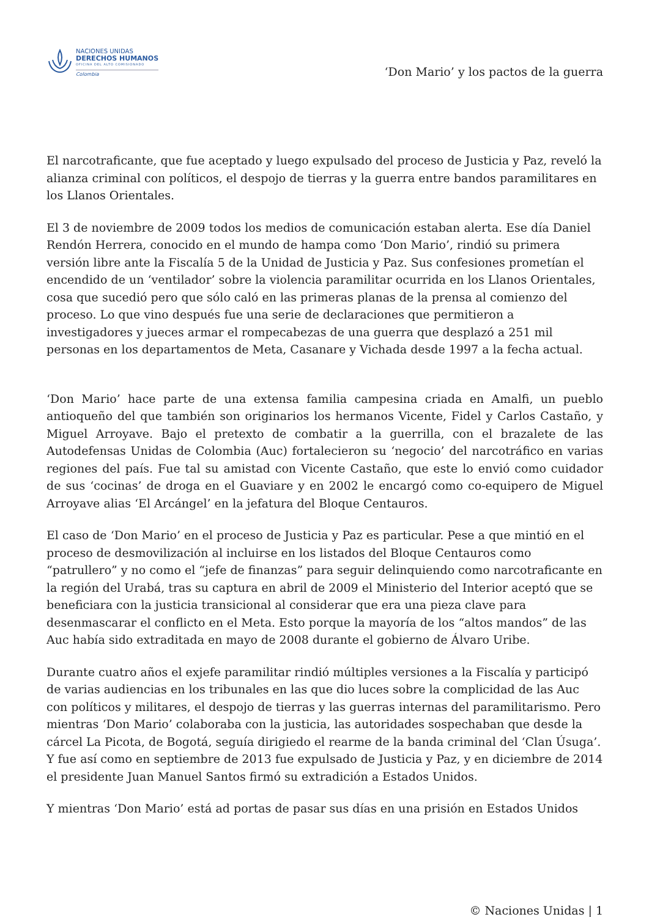NACIONES UNIDAS
DERECHOS HUMANOS
OFICINA DEL ALTO COMISIONADO
Colombia
‘Don Mario’ y los pactos de la guerra
El narcotraficante, que fue aceptado y luego expulsado del proceso de Justicia y Paz, reveló la alianza criminal con políticos, el despojo de tierras y la guerra entre bandos paramilitares en los Llanos Orientales.
El 3 de noviembre de 2009 todos los medios de comunicación estaban alerta. Ese día Daniel Rendón Herrera, conocido en el mundo de hampa como ‘Don Mario’, rindió su primera versión libre ante la Fiscalía 5 de la Unidad de Justicia y Paz. Sus confesiones prometían el encendido de un ‘ventilador’ sobre la violencia paramilitar ocurrida en los Llanos Orientales, cosa que sucedió pero que sólo caló en las primeras planas de la prensa al comienzo del proceso. Lo que vino después fue una serie de declaraciones que permitieron a investigadores y jueces armar el rompecabezas de una guerra que desplazó a 251 mil personas en los departamentos de Meta, Casanare y Vichada desde 1997 a la fecha actual.
‘Don Mario’ hace parte de una extensa familia campesina criada en Amalfi, un pueblo antioqueño del que también son originarios los hermanos Vicente, Fidel y Carlos Castaño, y Miguel Arroyave. Bajo el pretexto de combatir a la guerrilla, con el brazalete de las Autodefensas Unidas de Colombia (Auc) fortalecieron su ‘negocio’ del narcotráfico en varias regiones del país. Fue tal su amistad con Vicente Castaño, que este lo envió como cuidador de sus ‘cocinas’ de droga en el Guaviare y en 2002 le encargó como co-equipero de Miguel Arroyave alias ‘El Arcángel’ en la jefatura del Bloque Centauros.
El caso de ‘Don Mario’ en el proceso de Justicia y Paz es particular. Pese a que mintió en el proceso de desmovilización al incluirse en los listados del Bloque Centauros como “patrullero” y no como el “jefe de finanzas” para seguir delinquiendo como narcotraficante en la región del Urabá, tras su captura en abril de 2009 el Ministerio del Interior aceptó que se beneficiara con la justicia transicional al considerar que era una pieza clave para desenmascarar el conflicto en el Meta. Esto porque la mayoría de los “altos mandos” de las Auc había sido extraditada en mayo de 2008 durante el gobierno de Álvaro Uribe.
Durante cuatro años el exjefe paramilitar rindió múltiples versiones a la Fiscalía y participó de varias audiencias en los tribunales en las que dio luces sobre la complicidad de las Auc con políticos y militares, el despojo de tierras y las guerras internas del paramilitarismo. Pero mientras ‘Don Mario’ colaboraba con la justicia, las autoridades sospechaban que desde la cárcel La Picota, de Bogotá, seguía dirigiedo el rearme de la banda criminal del ‘Clan Úsuga’. Y fue así como en septiembre de 2013 fue expulsado de Justicia y Paz, y en diciembre de 2014 el presidente Juan Manuel Santos firmó su extradición a Estados Unidos.
Y mientras ‘Don Mario’ está ad portas de pasar sus días en una prisión en Estados Unidos
© Naciones Unidas | 1